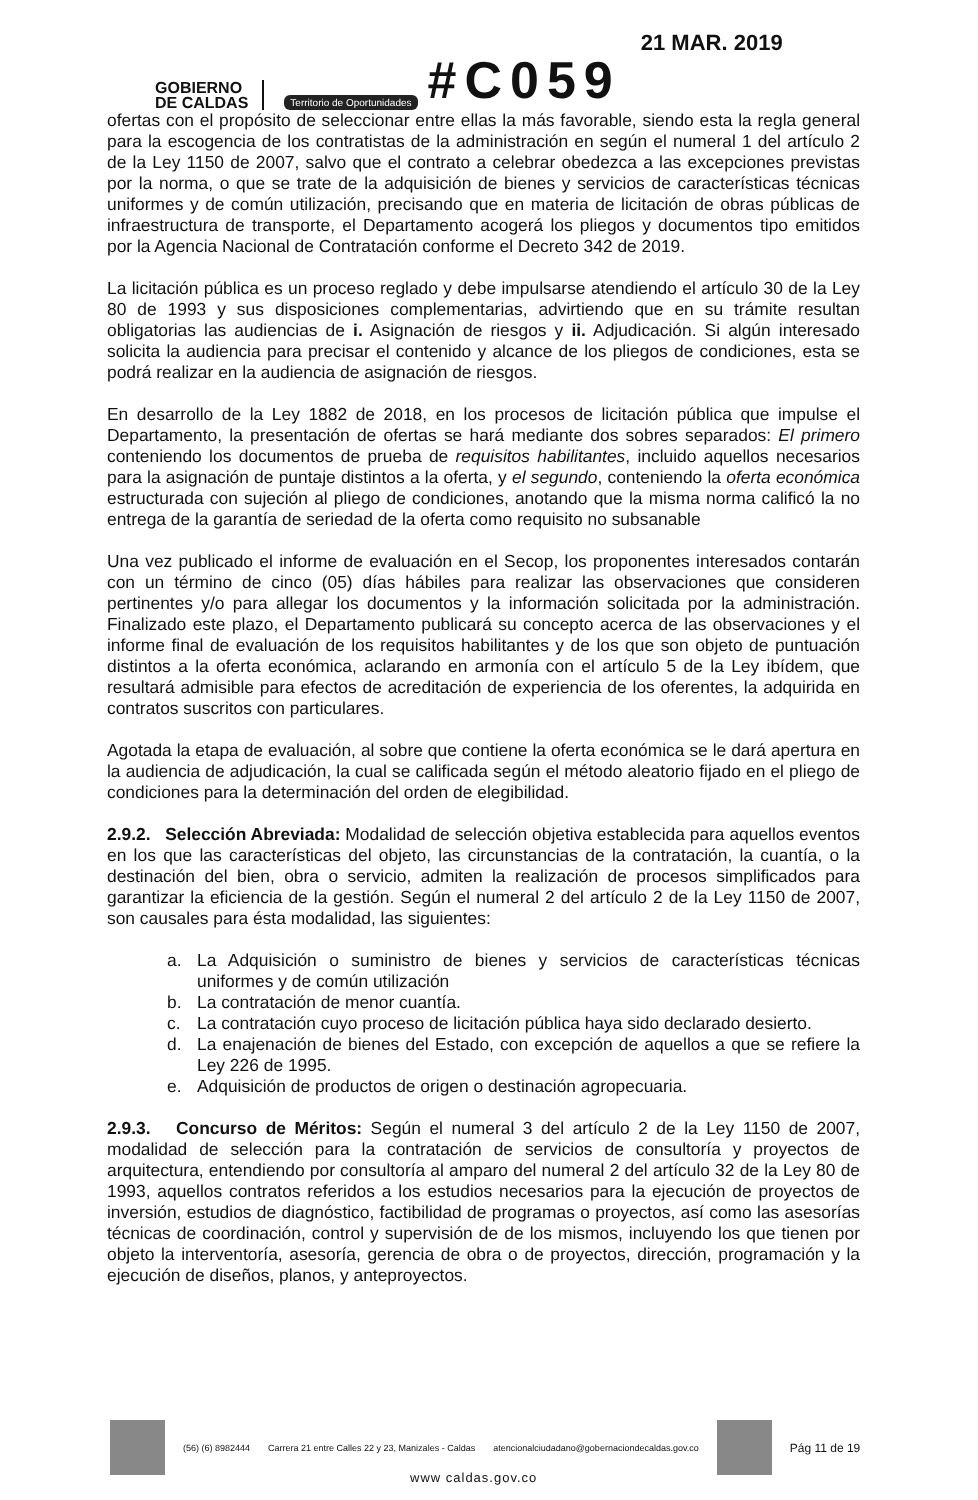GOBIERNO
DE CALDAS
Territorio de Oportunidades
#C059
21 MAR. 2019
ofertas con el propósito de seleccionar entre ellas la más favorable, siendo esta la regla general para la escogencia de los contratistas de la administración en según el numeral 1 del artículo 2 de la Ley 1150 de 2007, salvo que el contrato a celebrar obedezca a las excepciones previstas por la norma, o que se trate de la adquisición de bienes y servicios de características técnicas uniformes y de común utilización, precisando que en materia de licitación de obras públicas de infraestructura de transporte, el Departamento acogerá los pliegos y documentos tipo emitidos por la Agencia Nacional de Contratación conforme el Decreto 342 de 2019.
La licitación pública es un proceso reglado y debe impulsarse atendiendo el artículo 30 de la Ley 80 de 1993 y sus disposiciones complementarias, advirtiendo que en su trámite resultan obligatorias las audiencias de i. Asignación de riesgos y ii. Adjudicación. Si algún interesado solicita la audiencia para precisar el contenido y alcance de los pliegos de condiciones, esta se podrá realizar en la audiencia de asignación de riesgos.
En desarrollo de la Ley 1882 de 2018, en los procesos de licitación pública que impulse el Departamento, la presentación de ofertas se hará mediante dos sobres separados: El primero conteniendo los documentos de prueba de requisitos habilitantes, incluido aquellos necesarios para la asignación de puntaje distintos a la oferta, y el segundo, conteniendo la oferta económica estructurada con sujeción al pliego de condiciones, anotando que la misma norma calificó la no entrega de la garantía de seriedad de la oferta como requisito no subsanable
Una vez publicado el informe de evaluación en el Secop, los proponentes interesados contarán con un término de cinco (05) días hábiles para realizar las observaciones que consideren pertinentes y/o para allegar los documentos y la información solicitada por la administración. Finalizado este plazo, el Departamento publicará su concepto acerca de las observaciones y el informe final de evaluación de los requisitos habilitantes y de los que son objeto de puntuación distintos a la oferta económica, aclarando en armonía con el artículo 5 de la Ley ibídem, que resultará admisible para efectos de acreditación de experiencia de los oferentes, la adquirida en contratos suscritos con particulares.
Agotada la etapa de evaluación, al sobre que contiene la oferta económica se le dará apertura en la audiencia de adjudicación, la cual se calificada según el método aleatorio fijado en el pliego de condiciones para la determinación del orden de elegibilidad.
2.9.2. Selección Abreviada: Modalidad de selección objetiva establecida para aquellos eventos en los que las características del objeto, las circunstancias de la contratación, la cuantía, o la destinación del bien, obra o servicio, admiten la realización de procesos simplificados para garantizar la eficiencia de la gestión. Según el numeral 2 del artículo 2 de la Ley 1150 de 2007, son causales para ésta modalidad, las siguientes:
a. La Adquisición o suministro de bienes y servicios de características técnicas uniformes y de común utilización
b. La contratación de menor cuantía.
c. La contratación cuyo proceso de licitación pública haya sido declarado desierto.
d. La enajenación de bienes del Estado, con excepción de aquellos a que se refiere la Ley 226 de 1995.
e. Adquisición de productos de origen o destinación agropecuaria.
2.9.3. Concurso de Méritos: Según el numeral 3 del artículo 2 de la Ley 1150 de 2007, modalidad de selección para la contratación de servicios de consultoría y proyectos de arquitectura, entendiendo por consultoría al amparo del numeral 2 del artículo 32 de la Ley 80 de 1993, aquellos contratos referidos a los estudios necesarios para la ejecución de proyectos de inversión, estudios de diagnóstico, factibilidad de programas o proyectos, así como las asesorías técnicas de coordinación, control y supervisión de de los mismos, incluyendo los que tienen por objeto la interventoría, asesoría, gerencia de obra o de proyectos, dirección, programación y la ejecución de diseños, planos, y anteproyectos.
(56) (6) 8982444
Carrera 21 entre Calles 22 y 23, Manizales - Caldas
atencionalciudadano@gobernaciondecaldas.gov.co
Pág 11 de 19
www caldas.gov.co